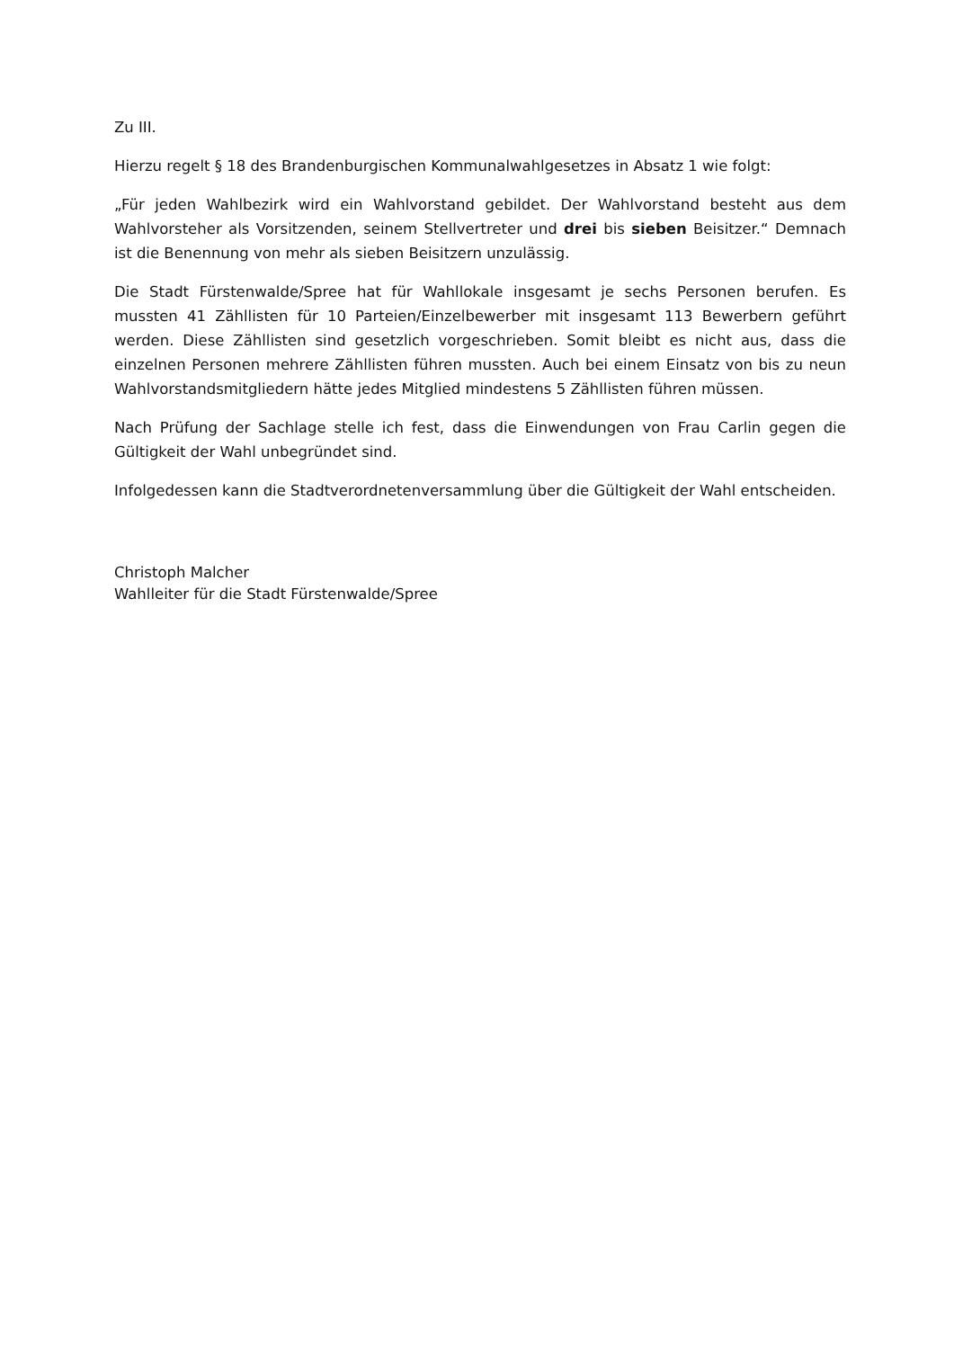Zu III.
Hierzu regelt § 18 des Brandenburgischen Kommunalwahlgesetzes in Absatz 1 wie folgt:
„Für jeden Wahlbezirk wird ein Wahlvorstand gebildet. Der Wahlvorstand besteht aus dem Wahlvorsteher als Vorsitzenden, seinem Stellvertreter und drei bis sieben Beisitzer.“ Demnach ist die Benennung von mehr als sieben Beisitzern unzulässig.
Die Stadt Fürstenwalde/Spree hat für Wahllokale insgesamt je sechs Personen berufen. Es mussten 41 Zähllisten für 10 Parteien/Einzelbewerber mit insgesamt 113 Bewerbern geführt werden. Diese Zähllisten sind gesetzlich vorgeschrieben. Somit bleibt es nicht aus, dass die einzelnen Personen mehrere Zähllisten führen mussten. Auch bei einem Einsatz von bis zu neun Wahlvorstandsmitgliedern hätte jedes Mitglied mindestens 5 Zähllisten führen müssen.
Nach Prüfung der Sachlage stelle ich fest, dass die Einwendungen von Frau Carlin gegen die Gültigkeit der Wahl unbegründet sind.
Infolgedessen kann die Stadtverordnetenversammlung über die Gültigkeit der Wahl entscheiden.
Christoph Malcher
Wahlleiter für die Stadt Fürstenwalde/Spree